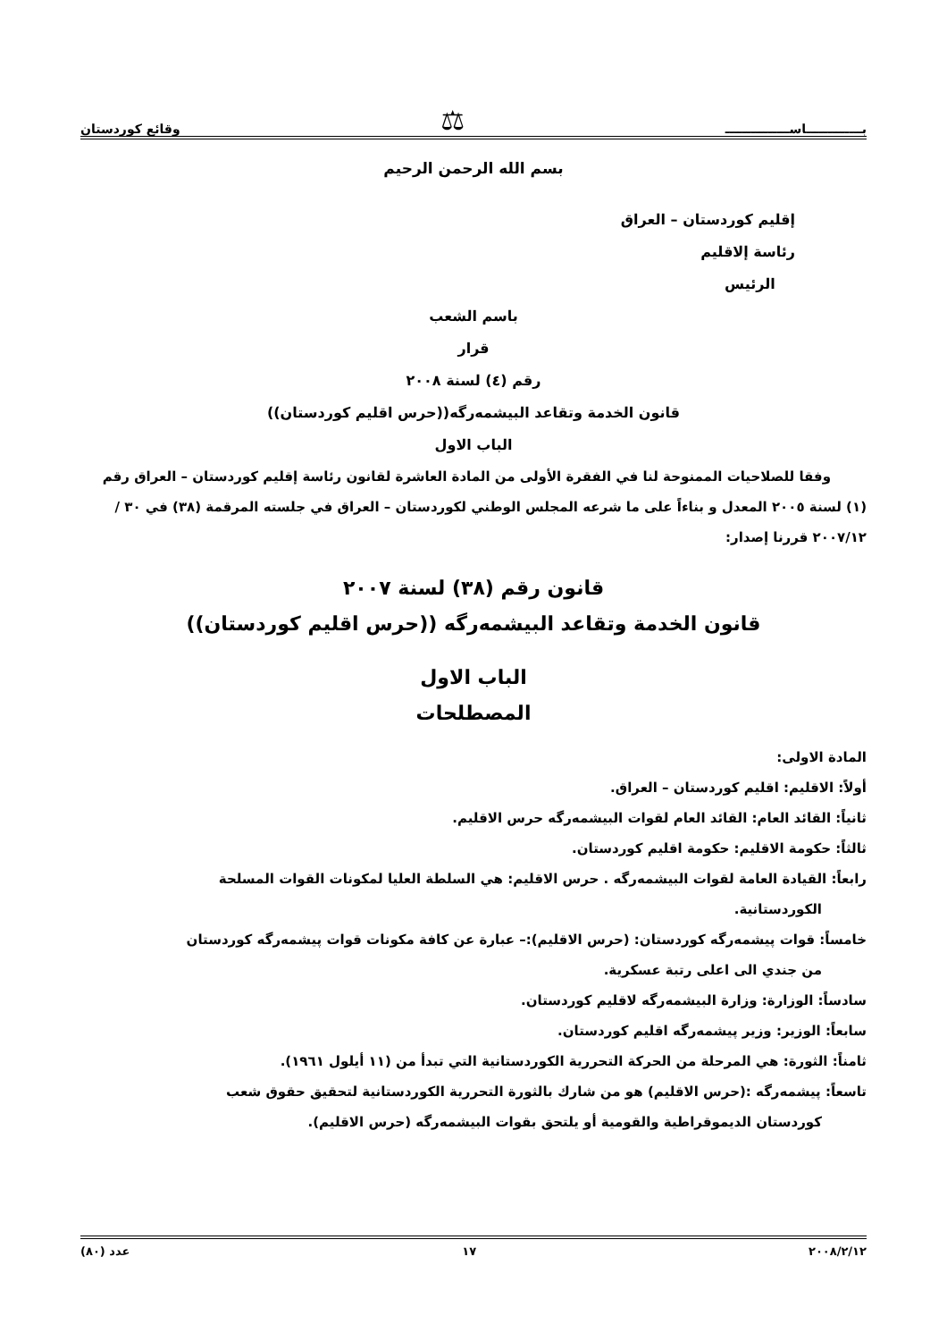بـــــــــــــاســـــــــــــــ ⚖ وقائع كوردستان
بسم الله الرحمن الرحيم
إقليم كوردستان – العراق
رئاسة إلاقليم
الرئيس
باسم الشعب
قرار
رقم (٤) لسنة ٢٠٠٨
قانون الخدمة وتقاعد البيشمەرگه((حرس اقليم كوردستان))
الباب الاول
وفقا للصلاحيات الممنوحة لنا في الفقرة الأولى من المادة العاشرة لقانون رئاسة إقليم كوردستان – العراق رقم (١) لسنة ٢٠٠٥ المعدل و بناءاً على ما شرعه المجلس الوطني لكوردستان – العراق في جلسته المرقمة (٣٨) في ٣٠ /٢٠٠٧/١٢ قررنا إصدار:
قانون رقم (٣٨) لسنة ٢٠٠٧
قانون الخدمة وتقاعد البيشمەرگه ((حرس اقليم كوردستان))
الباب الاول
المصطلحات
المادة الاولى:
أولاً: الاقليم: اقليم كوردستان – العراق.
ثانياً: القائد العام: القائد العام لقوات البيشمەرگه حرس الاقليم.
ثالثاً: حكومة الاقليم: حكومة اقليم كوردستان.
رابعاً: القيادة العامة لقوات البيشمەرگه . حرس الاقليم: هي السلطة العليا لمكونات القوات المسلحة
الكوردستانية.
خامساً: قوات پيشمەرگه كوردستان: (حرس الاقليم):– عبارة عن كافة مكونات قوات پيشمەرگه كوردستان
من جندي الى اعلى رتبة عسكرية.
سادساً: الوزارة: وزارة البيشمەرگه لاقليم كوردستان.
سابعاً: الوزير: وزير پيشمەرگه اقليم كوردستان.
ثامناً: الثورة: هي المرحلة من الحركة التحررية الكوردستانية التي تبدأ من (١١ أيلول ١٩٦١).
تاسعاً: پيشمەرگه :(حرس الاقليم) هو من شارك بالثورة التحررية الكوردستانية لتحقيق حقوق شعب
كوردستان الديموقراطية والقومية أو يلتحق بقوات البيشمەرگه (حرس الاقليم).
٢٠٠٨/٢/١٢ ١٧ عدد (٨٠)